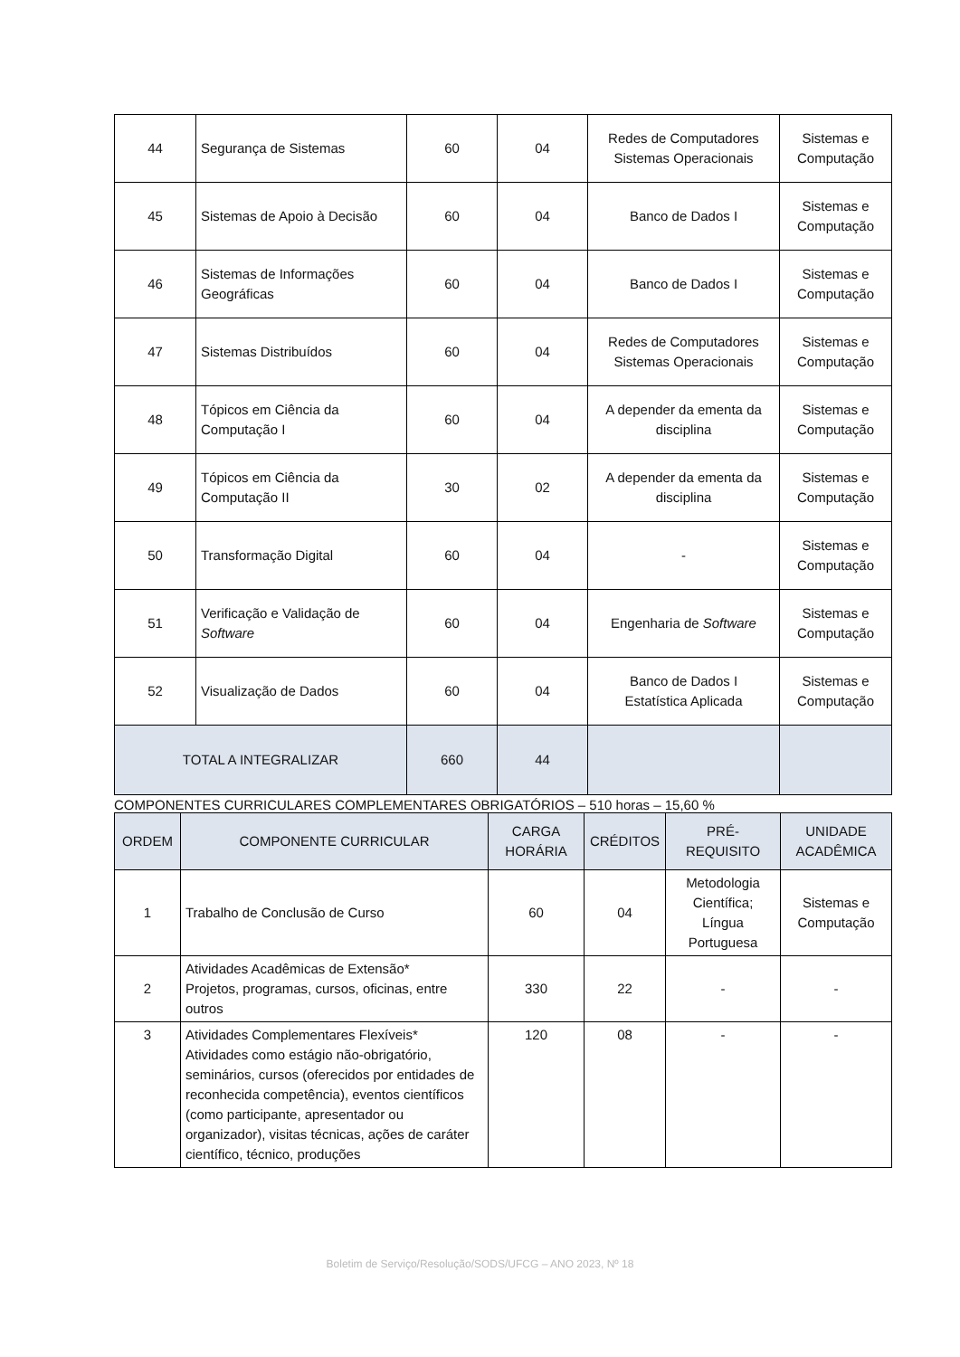| 44 | Segurança de Sistemas | 60 | 04 | Redes de Computadores Sistemas Operacionais | Sistemas e Computação |
| 45 | Sistemas de Apoio à Decisão | 60 | 04 | Banco de Dados I | Sistemas e Computação |
| 46 | Sistemas de Informações Geográficas | 60 | 04 | Banco de Dados I | Sistemas e Computação |
| 47 | Sistemas Distribuídos | 60 | 04 | Redes de Computadores Sistemas Operacionais | Sistemas e Computação |
| 48 | Tópicos em Ciência da Computação I | 60 | 04 | A depender da ementa da disciplina | Sistemas e Computação |
| 49 | Tópicos em Ciência da Computação II | 30 | 02 | A depender da ementa da disciplina | Sistemas e Computação |
| 50 | Transformação Digital | 60 | 04 | - | Sistemas e Computação |
| 51 | Verificação e Validação de Software | 60 | 04 | Engenharia de Software | Sistemas e Computação |
| 52 | Visualização de Dados | 60 | 04 | Banco de Dados I Estatística Aplicada | Sistemas e Computação |
| TOTAL A INTEGRALIZAR | | 660 | 44 | | |
COMPONENTES CURRICULARES COMPLEMENTARES OBRIGATÓRIOS – 510 horas – 15,60 %
| ORDEM | COMPONENTE CURRICULAR | CARGA HORÁRIA | CRÉDITOS | PRÉ-REQUISITO | UNIDADE ACADÊMICA |
| --- | --- | --- | --- | --- | --- |
| 1 | Trabalho de Conclusão de Curso | 60 | 04 | Metodologia Científica; Língua Portuguesa | Sistemas e Computação |
| 2 | Atividades Acadêmicas de Extensão* Projetos, programas, cursos, oficinas, entre outros | 330 | 22 | - | - |
| 3 | Atividades Complementares Flexíveis* Atividades como estágio não-obrigatório, seminários, cursos (oferecidos por entidades de reconhecida competência), eventos científicos (como participante, apresentador ou organizador), visitas técnicas, ações de caráter científico, técnico, produções | 120 | 08 | - | - |
Boletim de Serviço/Resolução/SODS/UFCG – ANO 2023, Nº 18